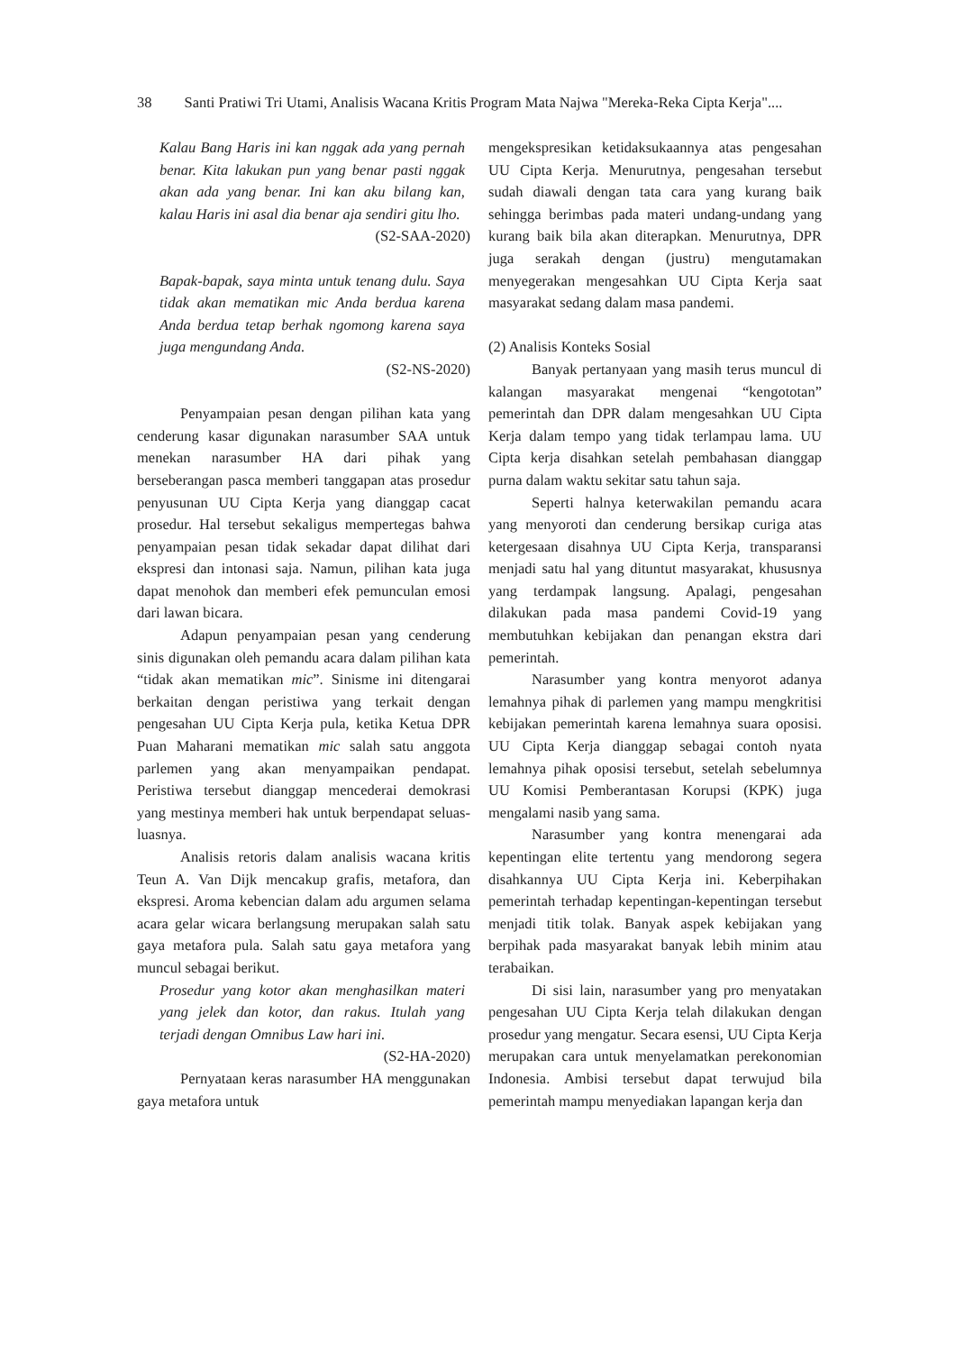38 Santi Pratiwi Tri Utami, Analisis Wacana Kritis Program Mata Najwa "Mereka-Reka Cipta Kerja"....
Kalau Bang Haris ini kan nggak ada yang pernah benar. Kita lakukan pun yang benar pasti nggak akan ada yang benar. Ini kan aku bilang kan, kalau Haris ini asal dia benar aja sendiri gitu lho.
(S2-SAA-2020)
Bapak-bapak, saya minta untuk tenang dulu. Saya tidak akan mematikan mic Anda berdua karena Anda berdua tetap berhak ngomong karena saya juga mengundang Anda.
(S2-NS-2020)
Penyampaian pesan dengan pilihan kata yang cenderung kasar digunakan narasumber SAA untuk menekan narasumber HA dari pihak yang berseberangan pasca memberi tanggapan atas prosedur penyusunan UU Cipta Kerja yang dianggap cacat prosedur. Hal tersebut sekaligus mempertegas bahwa penyampaian pesan tidak sekadar dapat dilihat dari ekspresi dan intonasi saja. Namun, pilihan kata juga dapat menohok dan memberi efek pemunculan emosi dari lawan bicara.
Adapun penyampaian pesan yang cenderung sinis digunakan oleh pemandu acara dalam pilihan kata “tidak akan mematikan mic”. Sinisme ini ditengarai berkaitan dengan peristiwa yang terkait dengan pengesahan UU Cipta Kerja pula, ketika Ketua DPR Puan Maharani mematikan mic salah satu anggota parlemen yang akan menyampaikan pendapat. Peristiwa tersebut dianggap mencederai demokrasi yang mestinya memberi hak untuk berpendapat seluas-luasnya.
Analisis retoris dalam analisis wacana kritis Teun A. Van Dijk mencakup grafis, metafora, dan ekspresi. Aroma kebencian dalam adu argumen selama acara gelar wicara berlangsung merupakan salah satu gaya metafora pula. Salah satu gaya metafora yang muncul sebagai berikut.
Prosedur yang kotor akan menghasilkan materi yang jelek dan kotor, dan rakus. Itulah yang terjadi dengan Omnibus Law hari ini.
(S2-HA-2020)
Pernyataan keras narasumber HA menggunakan gaya metafora untuk
mengekspresikan ketidaksukaannya atas pengesahan UU Cipta Kerja. Menurutnya, pengesahan tersebut sudah diawali dengan tata cara yang kurang baik sehingga berimbas pada materi undang-undang yang kurang baik bila akan diterapkan. Menurutnya, DPR juga serakah dengan (justru) mengutamakan menyegerakan mengesahkan UU Cipta Kerja saat masyarakat sedang dalam masa pandemi.
(2) Analisis Konteks Sosial
Banyak pertanyaan yang masih terus muncul di kalangan masyarakat mengenai “kengototan” pemerintah dan DPR dalam mengesahkan UU Cipta Kerja dalam tempo yang tidak terlampau lama. UU Cipta kerja disahkan setelah pembahasan dianggap purna dalam waktu sekitar satu tahun saja.
Seperti halnya keterwakilan pemandu acara yang menyoroti dan cenderung bersikap curiga atas ketergesaan disahnya UU Cipta Kerja, transparansi menjadi satu hal yang dituntut masyarakat, khususnya yang terdampak langsung. Apalagi, pengesahan dilakukan pada masa pandemi Covid-19 yang membutuhkan kebijakan dan penangan ekstra dari pemerintah.
Narasumber yang kontra menyorot adanya lemahnya pihak di parlemen yang mampu mengkritisi kebijakan pemerintah karena lemahnya suara oposisi. UU Cipta Kerja dianggap sebagai contoh nyata lemahnya pihak oposisi tersebut, setelah sebelumnya UU Komisi Pemberantasan Korupsi (KPK) juga mengalami nasib yang sama.
Narasumber yang kontra menengarai ada kepentingan elite tertentu yang mendorong segera disahkannya UU Cipta Kerja ini. Keberpihakan pemerintah terhadap kepentingan-kepentingan tersebut menjadi titik tolak. Banyak aspek kebijakan yang berpihak pada masyarakat banyak lebih minim atau terabaikan.
Di sisi lain, narasumber yang pro menyatakan pengesahan UU Cipta Kerja telah dilakukan dengan prosedur yang mengatur. Secara esensi, UU Cipta Kerja merupakan cara untuk menyelamatkan perekonomian Indonesia. Ambisi tersebut dapat terwujud bila pemerintah mampu menyediakan lapangan kerja dan